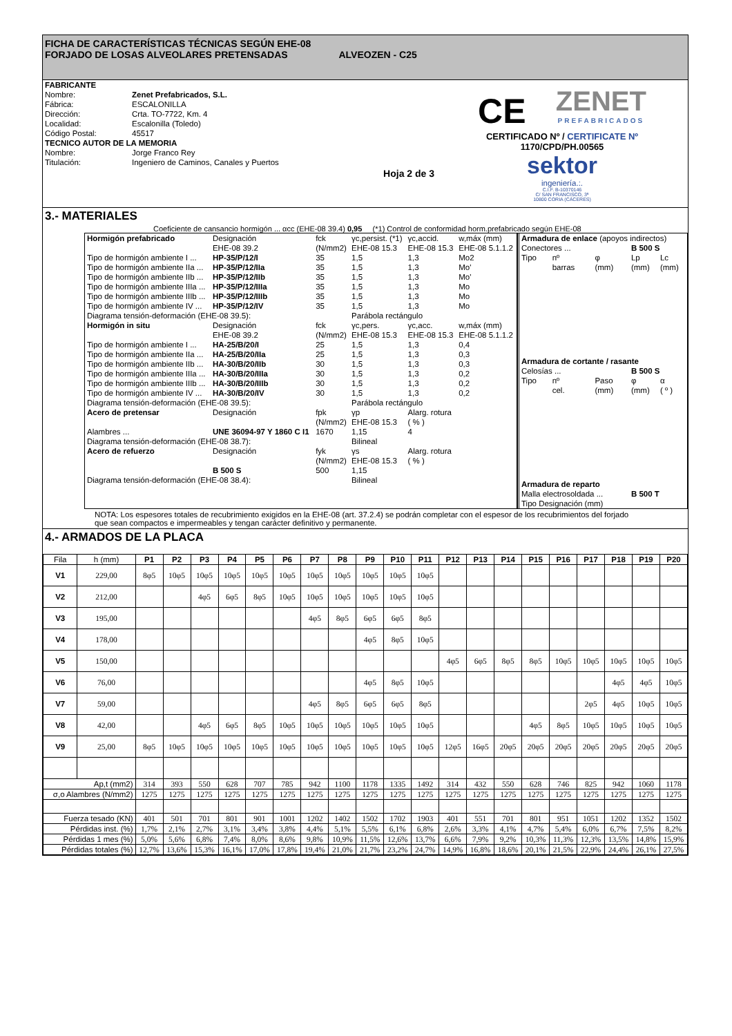FICHA DE CARACTERÍSTICAS TÉCNICAS SEGÚN EHE-08
FORJADO DE LOSAS ALVEOLARES PRETENSADAS ALVEOZEN - C25
| FABRICANTE | |
| Nombre: | Zenet Prefabricados, S.L. |
| Fábrica: | ESCALONILLA |
| Dirección: | Crta. TO-7722, Km. 4 |
| Localidad: | Escalonilla (Toledo) |
| Código Postal: | 45517 |
| TECNICO AUTOR DE LA MEMORIA | |
| Nombre: | Jorge Franco Rey |
| Titulación: | Ingeniero de Caminos, Canales y Puertos |
| | Hoja 2 de 3 |
CE
ZENET
PREFABRICADOS
CERTIFICADO Nº / CERTIFICATE Nº
1170/CPD/PH.00565
sektor
ingeniería.:.
C.I.F. B-10370146
C/ SAN FRANCISCO, 3ª
10800 CORIA (CÁCERES)
3.- MATERIALES
Coeficiente de cansancio hormigón ... αcc (EHE-08 39.4) 0,95 (*1) Control de conformidad horm.prefabricado según EHE-08
| Hormigón prefabricado | Designación | fck | γc,persist. (*1) | γc,accid. | w,máx (mm) |
| | EHE-08 39.2 | (N/mm2) | EHE-08 15.3 | EHE-08 15.3 | EHE-08 5.1.1.2 |
| Tipo de hormigón ambiente I ... | HP-35/P/12/I | 35 | 1,5 | 1,3 | Mo2 |
| Tipo de hormigón ambiente IIa ... | HP-35/P/12/IIa | 35 | 1,5 | 1,3 | Mo' |
| Tipo de hormigón ambiente IIb ... | HP-35/P/12/IIb | 35 | 1,5 | 1,3 | Mo' |
| Tipo de hormigón ambiente IIIa ... | HP-35/P/12/IIIa | 35 | 1,5 | 1,3 | Mo |
| Tipo de hormigón ambiente IIIb ... | HP-35/P/12/IIIb | 35 | 1,5 | 1,3 | Mo |
| Tipo de hormigón ambiente IV ... | HP-35/P/12/IV | 35 | 1,5 | 1,3 | Mo |
| Diagrama tensión-deformación (EHE-08 39.5): | | | Parábola rectángulo | | |
| Hormigón in situ | Designación | fck | γc,pers. | γc,acc. | w,máx (mm) |
| | EHE-08 39.2 | (N/mm2) | EHE-08 15.3 | EHE-08 15.3 | EHE-08 5.1.1.2 |
| Tipo de hormigón ambiente I ... | HA-25/B/20/I | 25 | 1,5 | 1,3 | 0,4 |
| Tipo de hormigón ambiente IIa ... | HA-25/B/20/IIa | 25 | 1,5 | 1,3 | 0,3 |
| Tipo de hormigón ambiente IIb ... | HA-30/B/20/IIb | 30 | 1,5 | 1,3 | 0,3 |
| Tipo de hormigón ambiente IIIa ... | HA-30/B/20/IIIa | 30 | 1,5 | 1,3 | 0,2 |
| Tipo de hormigón ambiente IIIb ... | HA-30/B/20/IIIb | 30 | 1,5 | 1,3 | 0,2 |
| Tipo de hormigón ambiente IV ... | HA-30/B/20/IV | 30 | 1,5 | 1,3 | 0,2 |
| Diagrama tensión-deformación (EHE-08 39.5): | | | Parábola rectángulo | | |
| Acero de pretensar | Designación | fpk | γp | Alarg. rotura | |
| | | (N/mm2) | EHE-08 15.3 | ( % ) | |
| Alambres ... | UNE 36094-97 Y 1860 C I1 | 1670 | 1,15 | 4 | |
| Diagrama tensión-deformación (EHE-08 38.7): | | | Bilineal | | |
| Acero de refuerzo | Designación | fyk | γs | Alarg. rotura | |
| | | (N/mm2) | EHE-08 15.3 | ( % ) | |
| | B 500 S | 500 | 1,15 | | |
| Diagrama tensión-deformación (EHE-08 38.4): | | | Bilineal | | |
| Armadura de enlace (apoyos indirectos) | | | | |
| Conectores ... | | | B 500 S | |
| Tipo | nº | φ | Lp | Lc |
| | barras | (mm) | (mm) | (mm) |
| Armadura de cortante / rasante | | | | |
| Celosías ... | | | B 500 S | |
| Tipo | nº | Paso | φ | α |
| | cel. | (mm) | (mm) | ( º ) |
| Armadura de reparto | | | | |
| Malla electrosoldada ... | | | B 500 T | |
| Tipo Designación (mm) | | | | |
NOTA: Los espesores totales de recubrimiento exigidos en la EHE-08 (art. 37.2.4) se podrán completar con el espesor de los recubrimientos del forjado
que sean compactos e impermeables y tengan carácter definitivo y permanente.
4.- ARMADOS DE LA PLACA
| Fila | h (mm) | P1 | P2 | P3 | P4 | P5 | P6 | P7 | P8 | P9 | P10 | P11 | P12 | P13 | P14 | P15 | P16 | P17 | P18 | P19 | P20 |
| --- | --- | --- | --- | --- | --- | --- | --- | --- | --- | --- | --- | --- | --- | --- | --- | --- | --- | --- | --- | --- | --- |
| V1 | 229,00 | 8φ5 | 10φ5 | 10φ5 | 10φ5 | 10φ5 | 10φ5 | 10φ5 | 10φ5 | 10φ5 | 10φ5 | 10φ5 | | | | | | | | | |
| V2 | 212,00 | | | 4φ5 | 6φ5 | 8φ5 | 10φ5 | 10φ5 | 10φ5 | 10φ5 | 10φ5 | 10φ5 | | | | | | | | | |
| V3 | 195,00 | | | | | | | 4φ5 | 8φ5 | 6φ5 | 6φ5 | 8φ5 | | | | | | | | | |
| V4 | 178,00 | | | | | | | | | 4φ5 | 8φ5 | 10φ5 | | | | | | | | | |
| V5 | 150,00 | | | | | | | | | | | | 4φ5 | 6φ5 | 8φ5 | 8φ5 | 10φ5 | 10φ5 | 10φ5 | 10φ5 | 10φ5 |
| V6 | 76,00 | | | | | | | | | 4φ5 | 8φ5 | 10φ5 | | | | | | | 4φ5 | 4φ5 | 10φ5 |
| V7 | 59,00 | | | | | | | 4φ5 | 8φ5 | 6φ5 | 6φ5 | 8φ5 | | | | | | 2φ5 | 4φ5 | 10φ5 | 10φ5 |
| V8 | 42,00 | | | 4φ5 | 6φ5 | 8φ5 | 10φ5 | 10φ5 | 10φ5 | 10φ5 | 10φ5 | 10φ5 | | | | 4φ5 | 8φ5 | 10φ5 | 10φ5 | 10φ5 | 10φ5 |
| V9 | 25,00 | 8φ5 | 10φ5 | 10φ5 | 10φ5 | 10φ5 | 10φ5 | 10φ5 | 10φ5 | 10φ5 | 10φ5 | 10φ5 | 12φ5 | 16φ5 | 20φ5 | 20φ5 | 20φ5 | 20φ5 | 20φ5 | 20φ5 | 20φ5 |
| Ap,t (mm2) | | 314 | 393 | 550 | 628 | 707 | 785 | 942 | 1100 | 1178 | 1335 | 1492 | 314 | 432 | 550 | 628 | 746 | 825 | 942 | 1060 | 1178 |
| σ,o Alambres (N/mm2) | | 1275 | 1275 | 1275 | 1275 | 1275 | 1275 | 1275 | 1275 | 1275 | 1275 | 1275 | 1275 | 1275 | 1275 | 1275 | 1275 | 1275 | 1275 | 1275 | 1275 |
| Fuerza tesado (KN) | | 401 | 501 | 701 | 801 | 901 | 1001 | 1202 | 1402 | 1502 | 1702 | 1903 | 401 | 551 | 701 | 801 | 951 | 1051 | 1202 | 1352 | 1502 |
| Pérdidas inst. (%) | | 1,7% | 2,1% | 2,7% | 3,1% | 3,4% | 3,8% | 4,4% | 5,1% | 5,5% | 6,1% | 6,8% | 2,6% | 3,3% | 4,1% | 4,7% | 5,4% | 6,0% | 6,7% | 7,5% | 8,2% |
| Pérdidas 1 mes (%) | | 5,0% | 5,6% | 6,8% | 7,4% | 8,0% | 8,6% | 9,8% | 10,9% | 11,5% | 12,6% | 13,7% | 6,6% | 7,9% | 9,2% | 10,3% | 11,3% | 12,3% | 13,5% | 14,8% | 15,9% |
| Pérdidas totales (%) | | 12,7% | 13,6% | 15,3% | 16,1% | 17,0% | 17,8% | 19,4% | 21,0% | 21,7% | 23,2% | 24,7% | 14,9% | 16,8% | 18,6% | 20,1% | 21,5% | 22,9% | 24,4% | 26,1% | 27,5% |